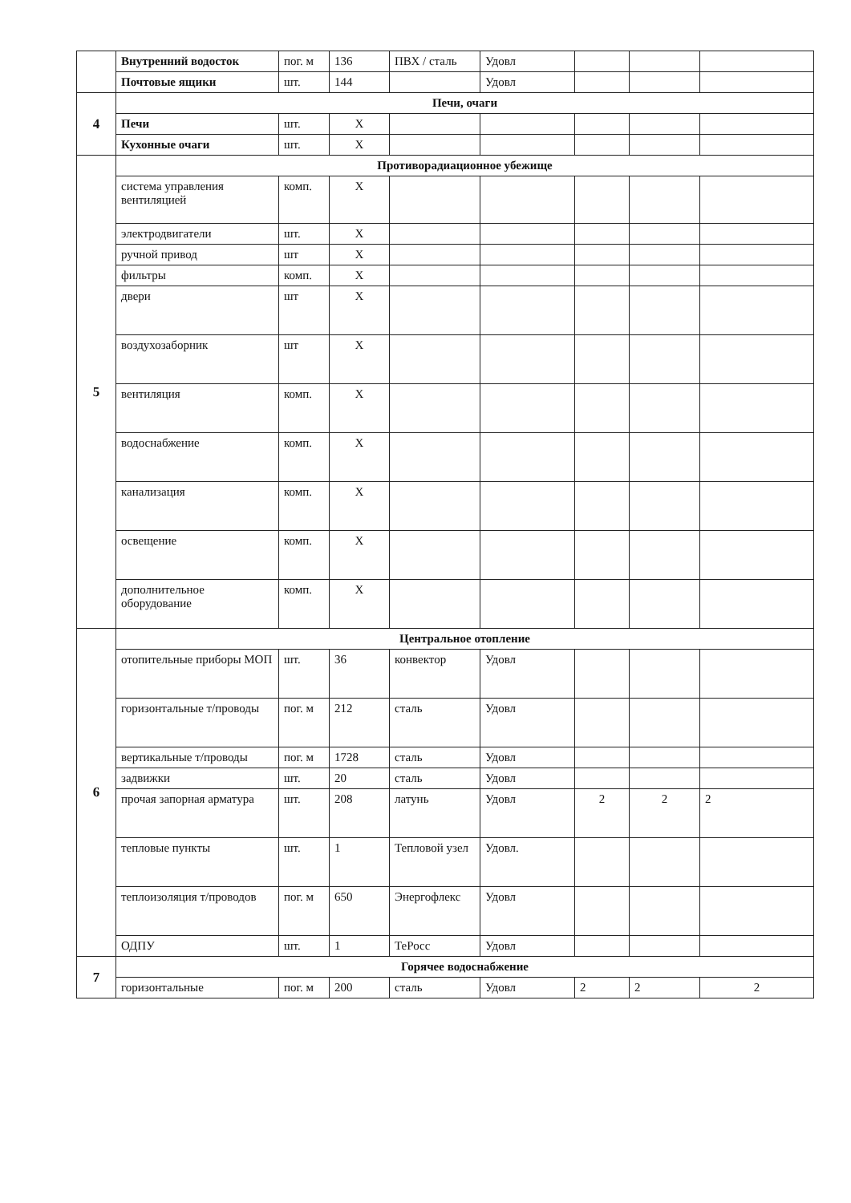| | Внутренний водосток | пог. м | 136 | ПВХ / сталь | Удовл | | | |
| | Почтовые ящики | шт. | 144 | | Удовл | | | |
| 4 | Печи, очаги | | | | | | | |
| | Печи | шт. | X | | | | | |
| | Кухонные очаги | шт. | X | | | | | |
| 5 | Противорадиационное убежище | | | | | | | |
| | система управления вентиляцией | комп. | X | | | | | |
| | электродвигатели | шт. | X | | | | | |
| | ручной привод | шт | X | | | | | |
| | фильтры | комп. | X | | | | | |
| | двери | шт | X | | | | | |
| | воздухозаборник | шт | X | | | | | |
| | вентиляция | комп. | X | | | | | |
| | водоснабжение | комп. | X | | | | | |
| | канализация | комп. | X | | | | | |
| | освещение | комп. | X | | | | | |
| | дополнительное оборудование | комп. | X | | | | | |
| 6 | Центральное отопление | | | | | | | |
| | отопительные приборы МОП | шт. | 36 | конвектор | Удовл | | | |
| | горизонтальные т/проводы | пог. м | 212 | сталь | Удовл | | | |
| | вертикальные т/проводы | пог. м | 1728 | сталь | Удовл | | | |
| | задвижки | шт. | 20 | сталь | Удовл | | | |
| | прочая запорная арматура | шт. | 208 | латунь | Удовл | 2 | 2 | 2 |
| | тепловые пункты | шт. | 1 | Тепловой узел | Удовл. | | | |
| | теплоизоляция т/проводов | пог. м | 650 | Энергофлекс | Удовл | | | |
| | ОДПУ | шт. | 1 | ТеРосс | Удовл | | | |
| 7 | Горячее водоснабжение | | | | | | | |
| | горизонтальные | пог. м | 200 | сталь | Удовл | 2 | 2 | 2 |